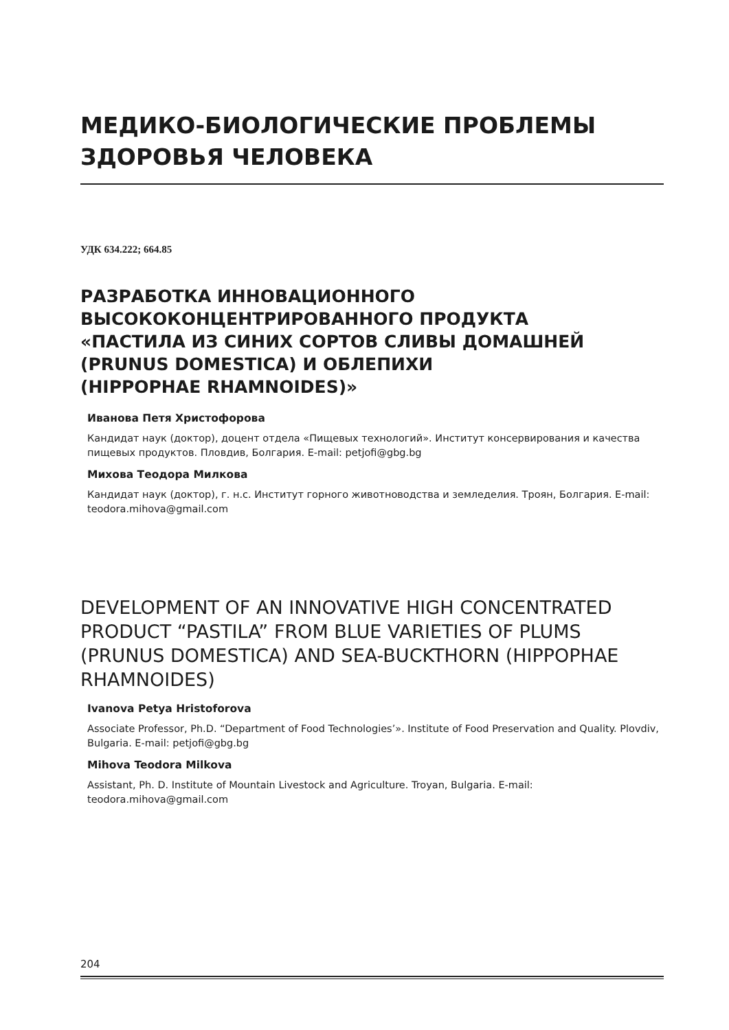МЕДИКО-БИОЛОГИЧЕСКИЕ ПРОБЛЕМЫ ЗДОРОВЬЯ ЧЕЛОВЕКА
УДК 634.222; 664.85
РАЗРАБОТКА ИННОВАЦИОННОГО
ВЫСОКОКОНЦЕНТРИРОВАННОГО ПРОДУКТА
«ПАСТИЛА ИЗ СИНИХ СОРТОВ СЛИВЫ ДОМАШНЕЙ
(PRUNUS DOMESTICA) И ОБЛЕПИХИ
(HIPPOPHAE RHAMNOIDES)»
Иванова Петя Христофорова
Кандидат наук (доктор), доцент отдела «Пищевых технологий». Институт консервирования и качества пищевых продуктов. Пловдив, Болгария. E-mail: petjofi@gbg.bg
Михова Теодора Милкова
Кандидат наук (доктор), г. н.с. Институт горного животноводства и земледелия. Троян, Болгария. E-mail: teodora.mihova@gmail.com
DEVELOPMENT OF AN INNOVATIVE HIGH CONCENTRATED PRODUCT “PASTILA” FROM BLUE VARIETIES OF PLUMS (PRUNUS DOMESTICA) AND SEA-BUCKTHORN (HIPPOPHAE RHAMNOIDES)
Ivanova Petya Hristoforova
Associate Professor, Ph.D. “Department of Food Technologies’». Institute of Food Preservation and Quality. Plovdiv, Bulgaria. E-mail: petjofi@gbg.bg
Mihova Teodora Milkova
Assistant, Ph. D. Institute of Mountain Livestock and Agriculture. Troyan, Bulgaria. E-mail: teodora.mihova@gmail.com
204